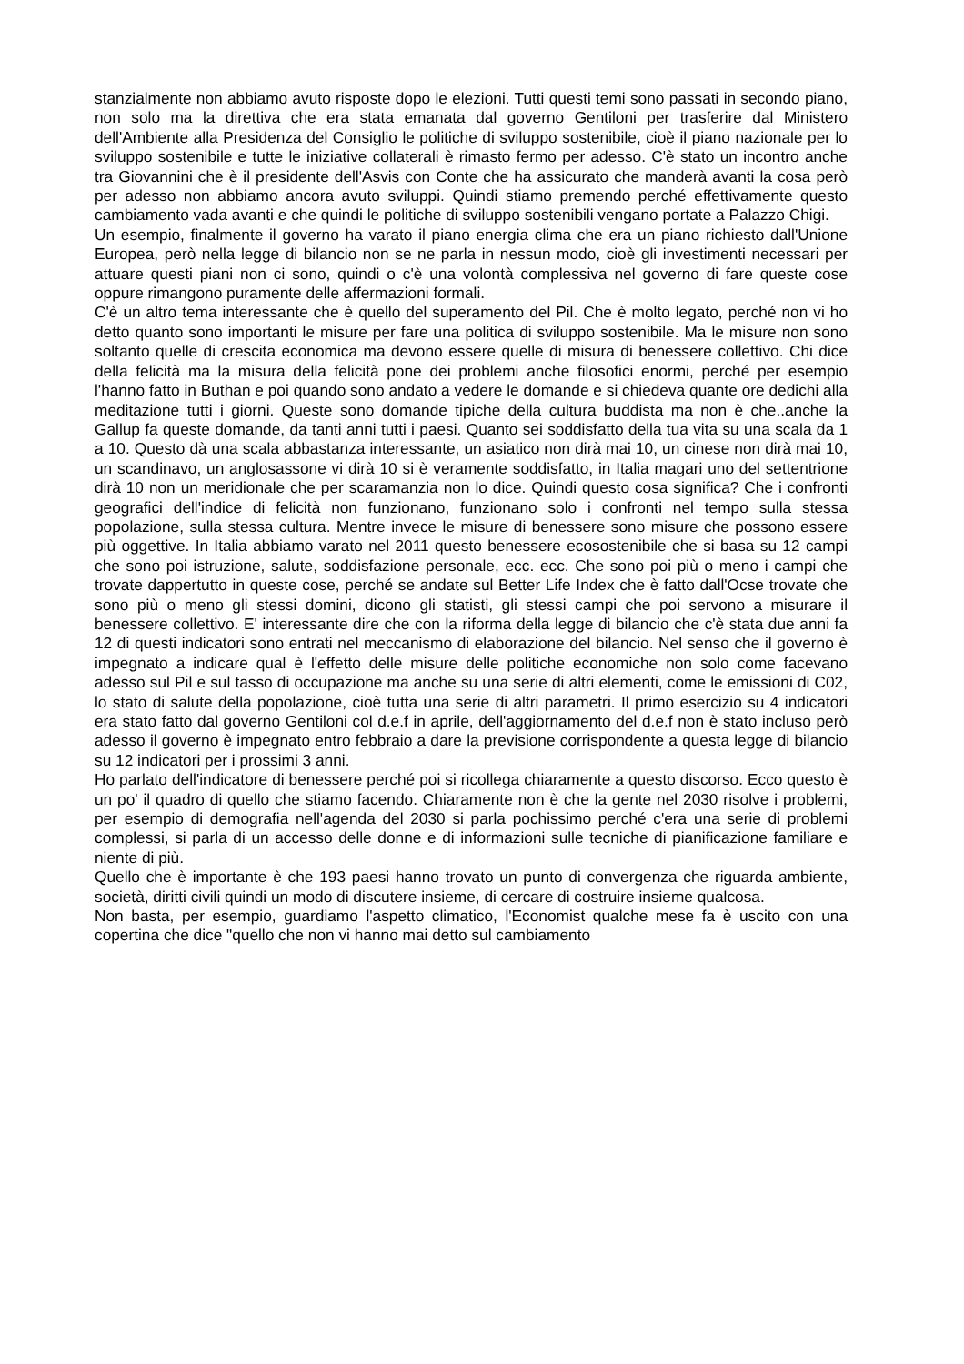stanzialmente non abbiamo avuto risposte dopo le elezioni. Tutti questi temi sono passati in secondo piano, non solo ma la direttiva che era stata emanata dal governo Gentiloni per trasferire dal Ministero dell'Ambiente alla Presidenza del Consiglio le politiche di sviluppo sostenibile, cioè il piano nazionale per lo sviluppo sostenibile e tutte le iniziative collaterali è rimasto fermo per adesso. C'è stato un incontro anche tra Giovannini che è il presidente dell'Asvis con Conte che ha assicurato che manderà avanti la cosa però per adesso non abbiamo ancora avuto sviluppi. Quindi stiamo premendo perché effettivamente questo cambiamento vada avanti e che quindi le politiche di sviluppo sostenibili vengano portate a Palazzo Chigi.
Un esempio, finalmente il governo ha varato il piano energia clima che era un piano richiesto dall'Unione Europea, però nella legge di bilancio non se ne parla in nessun modo, cioè gli investimenti necessari per attuare questi piani non ci sono, quindi o c'è una volontà complessiva nel governo di fare queste cose oppure rimangono puramente delle affermazioni formali.
C'è un altro tema interessante che è quello del superamento del Pil. Che è molto legato, perché non vi ho detto quanto sono importanti le misure per fare una politica di sviluppo sostenibile. Ma le misure non sono soltanto quelle di crescita economica ma devono essere quelle di misura di benessere collettivo. Chi dice della felicità ma la misura della felicità pone dei problemi anche filosofici enormi, perché per esempio l'hanno fatto in Buthan e poi quando sono andato a vedere le domande e si chiedeva quante ore dedichi alla meditazione tutti i giorni. Queste sono domande tipiche della cultura buddista ma non è che..anche la Gallup fa queste domande, da tanti anni tutti i paesi. Quanto sei soddisfatto della tua vita su una scala da 1 a 10. Questo dà una scala abbastanza interessante, un asiatico non dirà mai 10, un cinese non dirà mai 10, un scandinavo, un anglosassone vi dirà 10 si è veramente soddisfatto, in Italia magari uno del settentrione dirà 10 non un meridionale che per scaramanzia non lo dice. Quindi questo cosa significa? Che i confronti geografici dell'indice di felicità non funzionano, funzionano solo i confronti nel tempo sulla stessa popolazione, sulla stessa cultura. Mentre invece le misure di benessere sono misure che possono essere più oggettive. In Italia abbiamo varato nel 2011 questo benessere ecosostenibile che si basa su 12 campi che sono poi istruzione, salute, soddisfazione personale, ecc. ecc. Che sono poi più o meno i campi che trovate dappertutto in queste cose, perché se andate sul Better Life Index che è fatto dall'Ocse trovate che sono più o meno gli stessi domini, dicono gli statisti, gli stessi campi che poi servono a misurare il benessere collettivo. E' interessante dire che con la riforma della legge di bilancio che c'è stata due anni fa 12 di questi indicatori sono entrati nel meccanismo di elaborazione del bilancio. Nel senso che il governo è impegnato a indicare qual è l'effetto delle misure delle politiche economiche non solo come facevano adesso sul Pil e sul tasso di occupazione ma anche su una serie di altri elementi, come le emissioni di C02, lo stato di salute della popolazione, cioè tutta una serie di altri parametri. Il primo esercizio su 4 indicatori era stato fatto dal governo Gentiloni col d.e.f in aprile, dell'aggiornamento del d.e.f non è stato incluso però adesso il governo è impegnato entro febbraio a dare la previsione corrispondente a questa legge di bilancio su 12 indicatori per i prossimi 3 anni.
Ho parlato dell'indicatore di benessere perché poi si ricollega chiaramente a questo discorso. Ecco questo è un po' il quadro di quello che stiamo facendo. Chiaramente non è che la gente nel 2030 risolve i problemi, per esempio di demografia nell'agenda del 2030 si parla pochissimo perché c'era una serie di problemi complessi, si parla di un accesso delle donne e di informazioni sulle tecniche di pianificazione familiare e niente di più.
Quello che è importante è che 193 paesi hanno trovato un punto di convergenza che riguarda ambiente, società, diritti civili quindi un modo di discutere insieme, di cercare di costruire insieme qualcosa.
Non basta, per esempio, guardiamo l'aspetto climatico, l'Economist qualche mese fa è uscito con una copertina che dice "quello che non vi hanno mai detto sul cambiamento